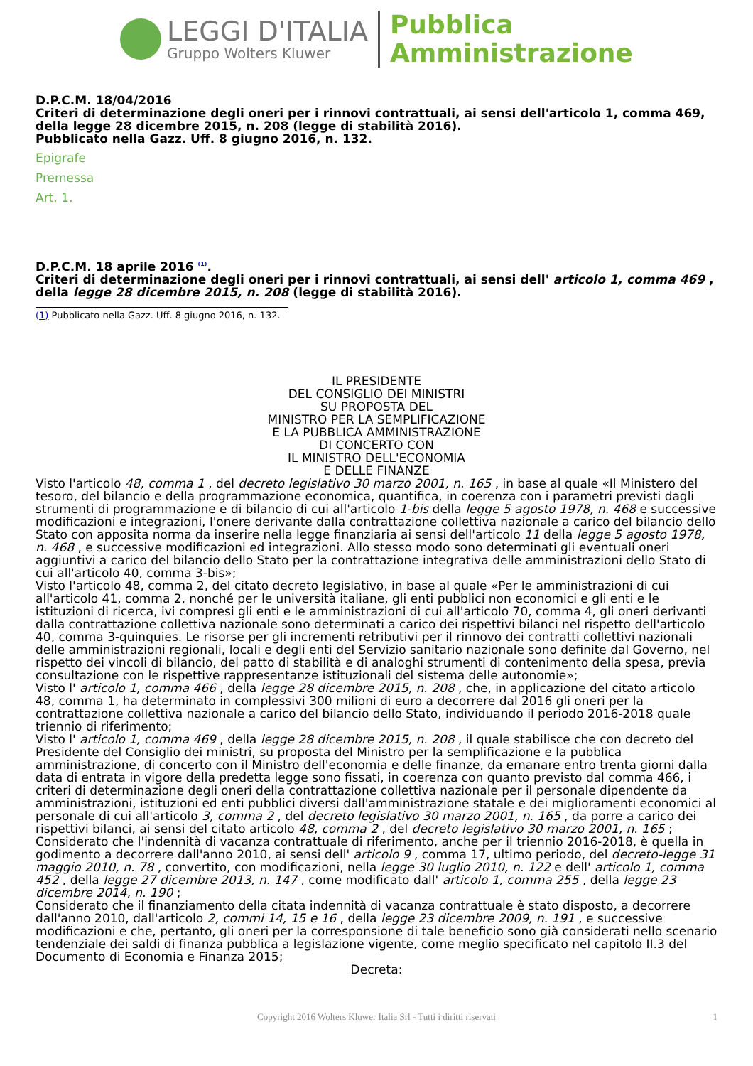LEGGI D'ITALIA
Gruppo Wolters Kluwer
Pubblica
Amministrazione
D.P.C.M. 18/04/2016
Criteri di determinazione degli oneri per i rinnovi contrattuali, ai sensi dell'articolo 1, comma 469, della legge 28 dicembre 2015, n. 208 (legge di stabilità 2016).
Pubblicato nella Gazz. Uff. 8 giugno 2016, n. 132.
Epigrafe
Premessa
Art. 1.
D.P.C.M. 18 aprile 2016 <sup>(1)</sup>.
Criteri di determinazione degli oneri per i rinnovi contrattuali, ai sensi dell' articolo 1, comma 469 , della legge 28 dicembre 2015, n. 208 (legge di stabilità 2016).
(1) Pubblicato nella Gazz. Uff. 8 giugno 2016, n. 132.
IL PRESIDENTE
DEL CONSIGLIO DEI MINISTRI
SU PROPOSTA DEL
MINISTRO PER LA SEMPLIFICAZIONE
E LA PUBBLICA AMMINISTRAZIONE
DI CONCERTO CON
IL MINISTRO DELL'ECONOMIA
E DELLE FINANZE
Visto l'articolo 48, comma 1 , del decreto legislativo 30 marzo 2001, n. 165 , in base al quale «Il Ministero del tesoro, del bilancio e della programmazione economica, quantifica, in coerenza con i parametri previsti dagli strumenti di programmazione e di bilancio di cui all'articolo 1-bis della legge 5 agosto 1978, n. 468 e successive modificazioni e integrazioni, l'onere derivante dalla contrattazione collettiva nazionale a carico del bilancio dello Stato con apposita norma da inserire nella legge finanziaria ai sensi dell'articolo 11 della legge 5 agosto 1978, n. 468 , e successive modificazioni ed integrazioni. Allo stesso modo sono determinati gli eventuali oneri aggiuntivi a carico del bilancio dello Stato per la contrattazione integrativa delle amministrazioni dello Stato di cui all'articolo 40, comma 3-bis»;
Visto l'articolo 48, comma 2, del citato decreto legislativo, in base al quale «Per le amministrazioni di cui all'articolo 41, comma 2, nonché per le università italiane, gli enti pubblici non economici e gli enti e le istituzioni di ricerca, ivi compresi gli enti e le amministrazioni di cui all'articolo 70, comma 4, gli oneri derivanti dalla contrattazione collettiva nazionale sono determinati a carico dei rispettivi bilanci nel rispetto dell'articolo 40, comma 3-quinquies. Le risorse per gli incrementi retributivi per il rinnovo dei contratti collettivi nazionali delle amministrazioni regionali, locali e degli enti del Servizio sanitario nazionale sono definite dal Governo, nel rispetto dei vincoli di bilancio, del patto di stabilità e di analoghi strumenti di contenimento della spesa, previa consultazione con le rispettive rappresentanze istituzionali del sistema delle autonomie»;
Visto l' articolo 1, comma 466 , della legge 28 dicembre 2015, n. 208 , che, in applicazione del citato articolo 48, comma 1, ha determinato in complessivi 300 milioni di euro a decorrere dal 2016 gli oneri per la contrattazione collettiva nazionale a carico del bilancio dello Stato, individuando il periodo 2016-2018 quale triennio di riferimento;
Visto l' articolo 1, comma 469 , della legge 28 dicembre 2015, n. 208 , il quale stabilisce che con decreto del Presidente del Consiglio dei ministri, su proposta del Ministro per la semplificazione e la pubblica amministrazione, di concerto con il Ministro dell'economia e delle finanze, da emanare entro trenta giorni dalla data di entrata in vigore della predetta legge sono fissati, in coerenza con quanto previsto dal comma 466, i criteri di determinazione degli oneri della contrattazione collettiva nazionale per il personale dipendente da amministrazioni, istituzioni ed enti pubblici diversi dall'amministrazione statale e dei miglioramenti economici al personale di cui all'articolo 3, comma 2 , del decreto legislativo 30 marzo 2001, n. 165 , da porre a carico dei rispettivi bilanci, ai sensi del citato articolo 48, comma 2 , del decreto legislativo 30 marzo 2001, n. 165 ;
Considerato che l'indennità di vacanza contrattuale di riferimento, anche per il triennio 2016-2018, è quella in godimento a decorrere dall'anno 2010, ai sensi dell' articolo 9 , comma 17, ultimo periodo, del decreto-legge 31 maggio 2010, n. 78 , convertito, con modificazioni, nella legge 30 luglio 2010, n. 122 e dell' articolo 1, comma 452 , della legge 27 dicembre 2013, n. 147 , come modificato dall' articolo 1, comma 255 , della legge 23 dicembre 2014, n. 190 ;
Considerato che il finanziamento della citata indennità di vacanza contrattuale è stato disposto, a decorrere dall'anno 2010, dall'articolo 2, commi 14, 15 e 16 , della legge 23 dicembre 2009, n. 191 , e successive modificazioni e che, pertanto, gli oneri per la corresponsione di tale beneficio sono già considerati nello scenario tendenziale dei saldi di finanza pubblica a legislazione vigente, come meglio specificato nel capitolo II.3 del Documento di Economia e Finanza 2015;
Decreta:
Copyright 2016 Wolters Kluwer Italia Srl - Tutti i diritti riservati 1